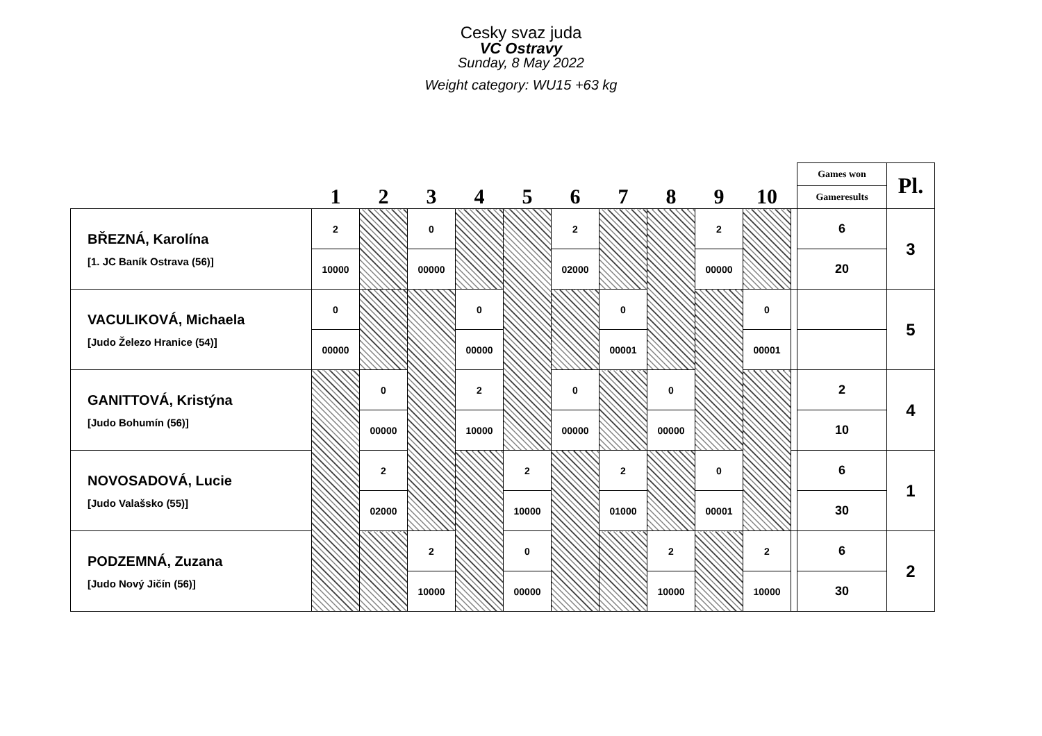Cesky svaz juda
VC Ostravy
Sunday, 8 May 2022
Weight category: WU15 +63 kg
| | 1 | 2 | 3 | 4 | 5 | 6 | 7 | 8 | 9 | 10 | | Games won | Pl. |
| --- | --- | --- | --- | --- | --- | --- | --- | --- | --- | --- | --- | --- | --- |
| | | | | | | | | | | | | Gameresults | |
| BŘEZNÁ, Karolína [1. JC Baník Ostrava (56)] | 2 | | 0 | | | 2 | | | 2 | | | 6 | 3 |
| | 10000 | | 00000 | | | 02000 | | | 00000 | | | 20 | |
| VACULIKOVÁ, Michaela [Judo Železo Hranice (54)] | 0 | | | 0 | | | 0 | | | 0 | | | 5 |
| | 00000 | | | 00000 | | | 00001 | | | 00001 | | | |
| GANITTOVÁ, Kristýna [Judo Bohumín (56)] | | 0 | | 2 | | 0 | | 0 | | | | 2 | 4 |
| | | 00000 | | 10000 | | 00000 | | 00000 | | | | 10 | |
| NOVOSADOVÁ, Lucie [Judo Valašsko (55)] | | 2 | | | 2 | | 2 | | 0 | | | 6 | 1 |
| | | 02000 | | | 10000 | | 01000 | | 00001 | | | 30 | |
| PODZEMNÁ, Zuzana [Judo Nový Jičín (56)] | | | 2 | | 0 | | | 2 | | 2 | | 6 | 2 |
| | | | 10000 | | 00000 | | | 10000 | | 10000 | | 30 | |